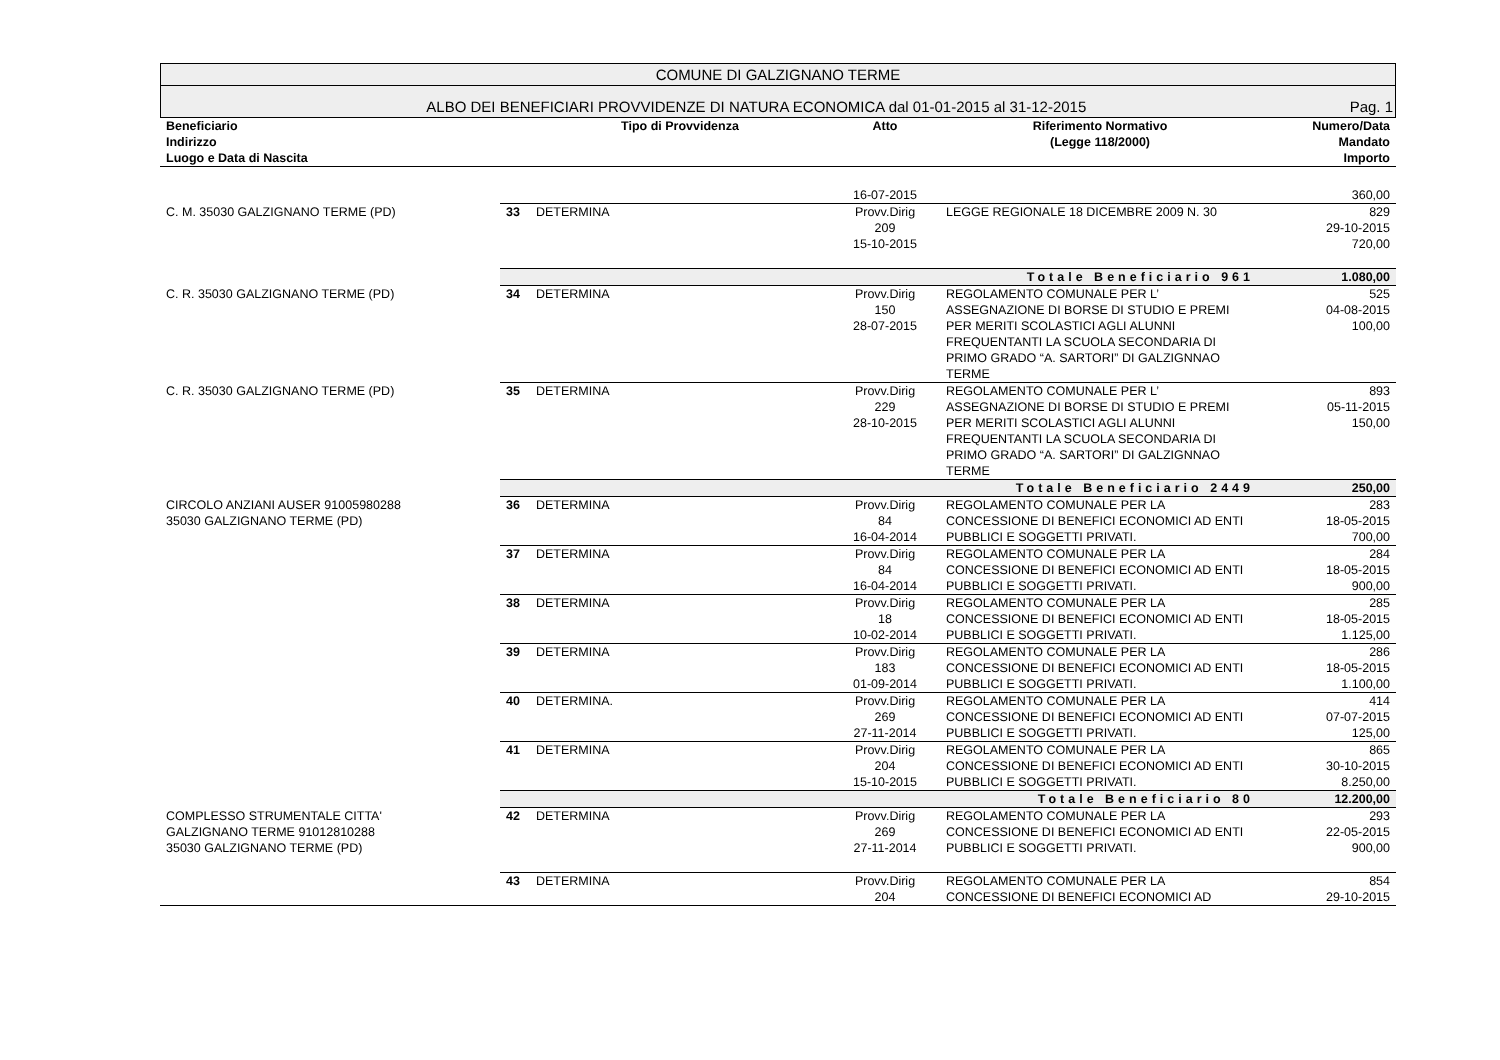COMUNE DI GALZIGNANO TERME
ALBO DEI BENEFICIARI PROVVIDENZE DI NATURA ECONOMICA dal 01-01-2015 al 31-12-2015 Pag. 1
| Beneficiario Indirizzo Luogo e Data di Nascita | | Tipo di Provvidenza | Atto | Riferimento Normativo (Legge 118/2000) | Numero/Data Mandato Importo |
| --- | --- | --- | --- | --- | --- |
| | | | 16-07-2015 | | 360,00 |
| C. M. 35030 GALZIGNANO TERME (PD) | 33 | DETERMINA | Provv.Dirig 209 15-10-2015 | LEGGE REGIONALE 18 DICEMBRE 2009 N. 30 | 829 29-10-2015 720,00 |
| | | | | Totale Beneficiario 961 | 1.080,00 |
| C. R. 35030 GALZIGNANO TERME (PD) | 34 | DETERMINA | Provv.Dirig 150 28-07-2015 | REGOLAMENTO COMUNALE PER L’ ASSEGNAZIONE DI BORSE DI STUDIO E PREMI PER MERITI SCOLASTICI AGLI ALUNNI FREQUENTANTI LA SCUOLA SECONDARIA DI PRIMO GRADO “A. SARTORI” DI GALZIGNNAO TERME | 525 04-08-2015 100,00 |
| C. R. 35030 GALZIGNANO TERME (PD) | 35 | DETERMINA | Provv.Dirig 229 28-10-2015 | REGOLAMENTO COMUNALE PER L’ ASSEGNAZIONE DI BORSE DI STUDIO E PREMI PER MERITI SCOLASTICI AGLI ALUNNI FREQUENTANTI LA SCUOLA SECONDARIA DI PRIMO GRADO “A. SARTORI” DI GALZIGNNAO TERME | 893 05-11-2015 150,00 |
| | | | | Totale Beneficiario 2449 | 250,00 |
| CIRCOLO ANZIANI AUSER 91005980288 35030 GALZIGNANO TERME (PD) | 36 | DETERMINA | Provv.Dirig 84 16-04-2014 | REGOLAMENTO COMUNALE PER LA CONCESSIONE DI BENEFICI ECONOMICI AD ENTI PUBBLICI E SOGGETTI PRIVATI. | 283 18-05-2015 700,00 |
| | 37 | DETERMINA | Provv.Dirig 84 16-04-2014 | REGOLAMENTO COMUNALE PER LA CONCESSIONE DI BENEFICI ECONOMICI AD ENTI PUBBLICI E SOGGETTI PRIVATI. | 284 18-05-2015 900,00 |
| | 38 | DETERMINA | Provv.Dirig 18 10-02-2014 | REGOLAMENTO COMUNALE PER LA CONCESSIONE DI BENEFICI ECONOMICI AD ENTI PUBBLICI E SOGGETTI PRIVATI. | 285 18-05-2015 1.125,00 |
| | 39 | DETERMINA | Provv.Dirig 183 01-09-2014 | REGOLAMENTO COMUNALE PER LA CONCESSIONE DI BENEFICI ECONOMICI AD ENTI PUBBLICI E SOGGETTI PRIVATI. | 286 18-05-2015 1.100,00 |
| | 40 | DETERMINA. | Provv.Dirig 269 27-11-2014 | REGOLAMENTO COMUNALE PER LA CONCESSIONE DI BENEFICI ECONOMICI AD ENTI PUBBLICI E SOGGETTI PRIVATI. | 414 07-07-2015 125,00 |
| | 41 | DETERMINA | Provv.Dirig 204 15-10-2015 | REGOLAMENTO COMUNALE PER LA CONCESSIONE DI BENEFICI ECONOMICI AD ENTI PUBBLICI E SOGGETTI PRIVATI. | 865 30-10-2015 8.250,00 |
| | | | | Totale Beneficiario 80 | 12.200,00 |
| COMPLESSO STRUMENTALE CITTA' GALZIGNANO TERME 91012810288 35030 GALZIGNANO TERME (PD) | 42 | DETERMINA | Provv.Dirig 269 27-11-2014 | REGOLAMENTO COMUNALE PER LA CONCESSIONE DI BENEFICI ECONOMICI AD ENTI PUBBLICI E SOGGETTI PRIVATI. | 293 22-05-2015 900,00 |
| | 43 | DETERMINA | Provv.Dirig 204 | REGOLAMENTO COMUNALE PER LA CONCESSIONE DI BENEFICI ECONOMICI AD | 854 29-10-2015 |